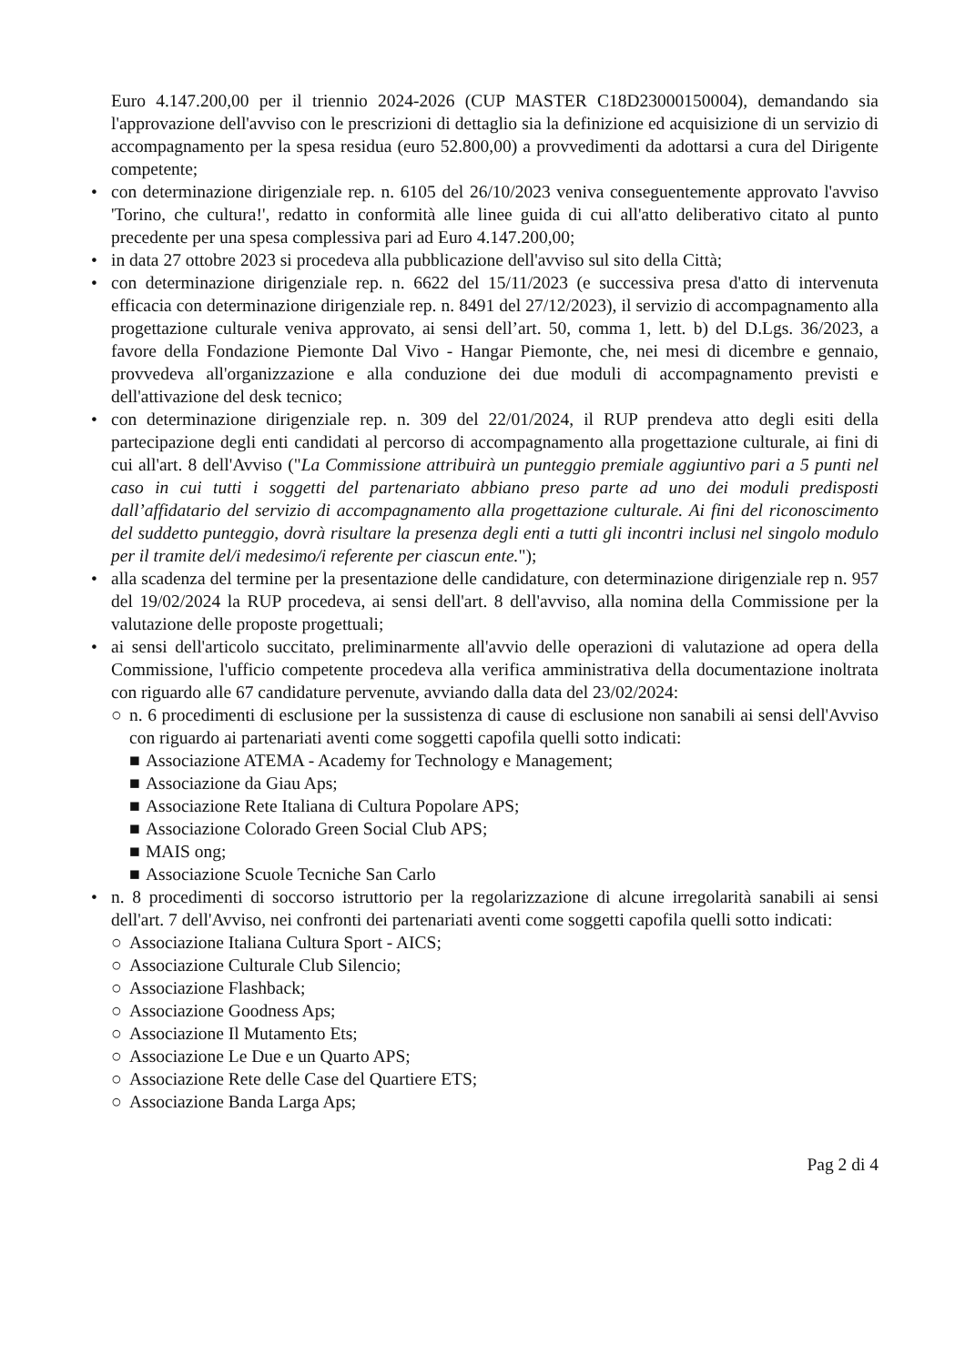Euro 4.147.200,00 per il triennio 2024-2026 (CUP MASTER C18D23000150004), demandando sia l'approvazione dell'avviso con le prescrizioni di dettaglio sia la definizione ed acquisizione di un servizio di accompagnamento per la spesa residua (euro 52.800,00) a provvedimenti da adottarsi a cura del Dirigente competente;
• con determinazione dirigenziale rep. n. 6105 del 26/10/2023 veniva conseguentemente approvato l'avviso 'Torino, che cultura!', redatto in conformità alle linee guida di cui all'atto deliberativo citato al punto precedente per una spesa complessiva pari ad Euro 4.147.200,00;
• in data 27 ottobre 2023 si procedeva alla pubblicazione dell'avviso sul sito della Città;
• con determinazione dirigenziale rep. n. 6622 del 15/11/2023 (e successiva presa d'atto di intervenuta efficacia con determinazione dirigenziale rep. n. 8491 del 27/12/2023), il servizio di accompagnamento alla progettazione culturale veniva approvato, ai sensi dell’art. 50, comma 1, lett. b) del D.Lgs. 36/2023, a favore della Fondazione Piemonte Dal Vivo - Hangar Piemonte, che, nei mesi di dicembre e gennaio, provvedeva all'organizzazione e alla conduzione dei due moduli di accompagnamento previsti e dell'attivazione del desk tecnico;
• con determinazione dirigenziale rep. n. 309 del 22/01/2024, il RUP prendeva atto degli esiti della partecipazione degli enti candidati al percorso di accompagnamento alla progettazione culturale, ai fini di cui all'art. 8 dell'Avviso ("La Commissione attribuirà un punteggio premiale aggiuntivo pari a 5 punti nel caso in cui tutti i soggetti del partenariato abbiano preso parte ad uno dei moduli predisposti dall’affidatario del servizio di accompagnamento alla progettazione culturale. Ai fini del riconoscimento del suddetto punteggio, dovrà risultare la presenza degli enti a tutti gli incontri inclusi nel singolo modulo per il tramite del/i medesimo/i referente per ciascun ente.");
• alla scadenza del termine per la presentazione delle candidature, con determinazione dirigenziale rep n. 957 del 19/02/2024 la RUP procedeva, ai sensi dell'art. 8 dell'avviso, alla nomina della Commissione per la valutazione delle proposte progettuali;
• ai sensi dell'articolo succitato, preliminarmente all'avvio delle operazioni di valutazione ad opera della Commissione, l'ufficio competente procedeva alla verifica amministrativa della documentazione inoltrata con riguardo alle 67 candidature pervenute, avviando dalla data del 23/02/2024:
○ n. 6 procedimenti di esclusione per la sussistenza di cause di esclusione non sanabili ai sensi dell'Avviso con riguardo ai partenariati aventi come soggetti capofila quelli sotto indicati:
■ Associazione ATEMA - Academy for Technology e Management;
■ Associazione da Giau Aps;
■ Associazione Rete Italiana di Cultura Popolare APS;
■ Associazione Colorado Green Social Club APS;
■ MAIS ong;
■ Associazione Scuole Tecniche San Carlo
• n. 8 procedimenti di soccorso istruttorio per la regolarizzazione di alcune irregolarità sanabili ai sensi dell'art. 7 dell'Avviso, nei confronti dei partenariati aventi come soggetti capofila quelli sotto indicati:
○ Associazione Italiana Cultura Sport - AICS;
○ Associazione Culturale Club Silencio;
○ Associazione Flashback;
○ Associazione Goodness Aps;
○ Associazione Il Mutamento Ets;
○ Associazione Le Due e un Quarto APS;
○ Associazione Rete delle Case del Quartiere ETS;
○ Associazione Banda Larga Aps;
Pag 2 di 4